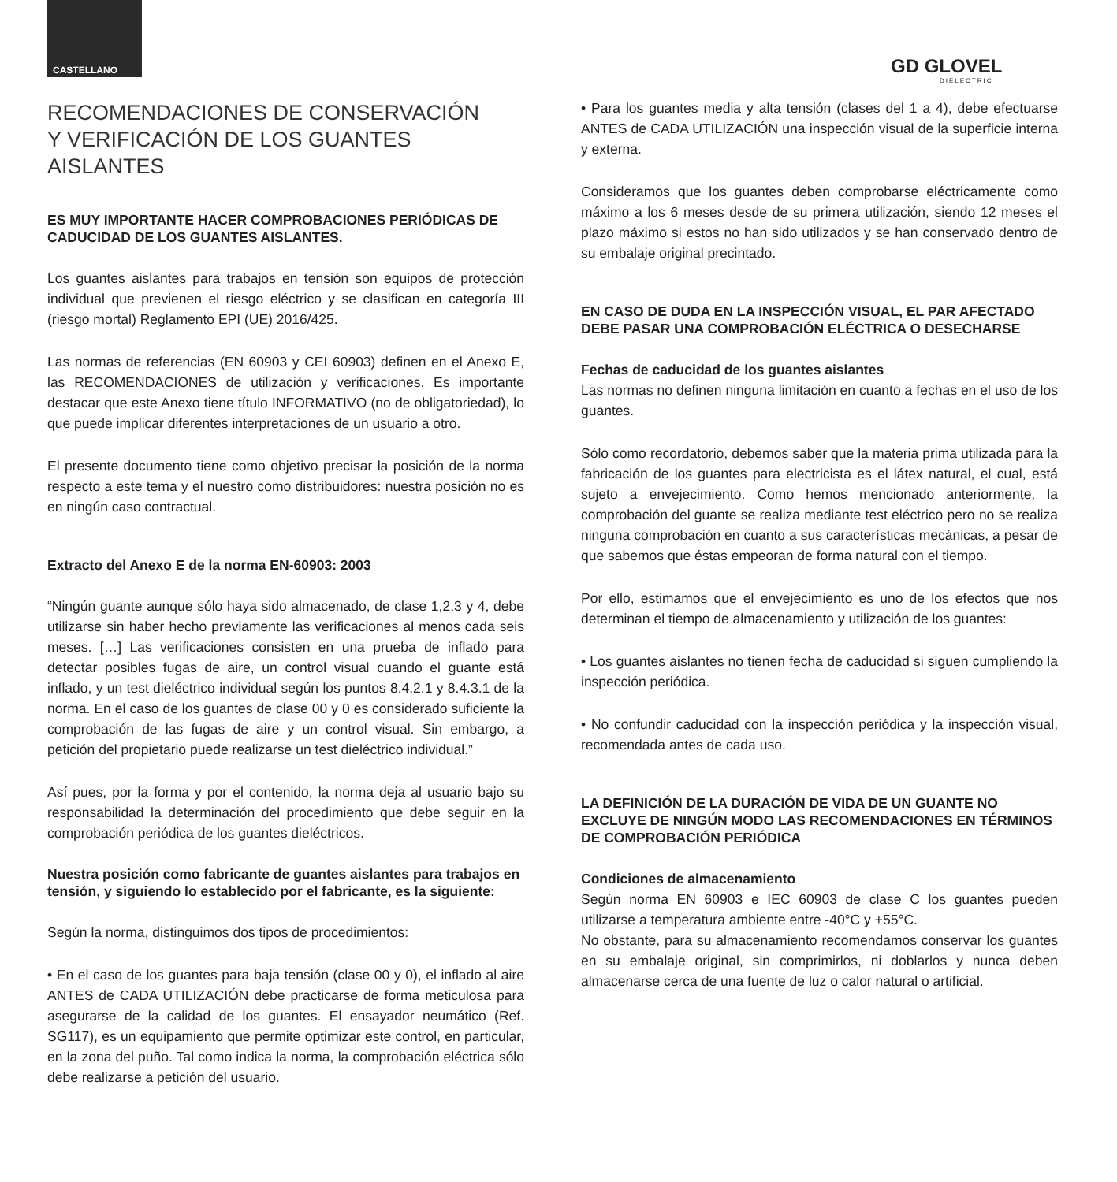CASTELLANO GD GLOVEL
DIELECTRIC
RECOMENDACIONES DE CONSERVACIÓN
Y VERIFICACIÓN DE LOS GUANTES AISLANTES
ES MUY IMPORTANTE HACER COMPROBACIONES PERIÓDICAS DE CADUCIDAD DE LOS GUANTES AISLANTES.
Los guantes aislantes para trabajos en tensión son equipos de protección individual que previenen el riesgo eléctrico y se clasifican en categoría III (riesgo mortal) Reglamento EPI (UE) 2016/425.
Las normas de referencias (EN 60903 y CEI 60903) definen en el Anexo E, las RECOMENDACIONES de utilización y verificaciones. Es importante destacar que este Anexo tiene título INFORMATIVO (no de obligatoriedad), lo que puede implicar diferentes interpretaciones de un usuario a otro.
El presente documento tiene como objetivo precisar la posición de la norma respecto a este tema y el nuestro como distribuidores: nuestra posición no es en ningún caso contractual.
Extracto del Anexo E de la norma EN-60903: 2003
“Ningún guante aunque sólo haya sido almacenado, de clase 1,2,3 y 4, debe utilizarse sin haber hecho previamente las verificaciones al menos cada seis meses. […] Las verificaciones consisten en una prueba de inflado para detectar posibles fugas de aire, un control visual cuando el guante está inflado, y un test dieléctrico individual según los puntos 8.4.2.1 y 8.4.3.1 de la norma. En el caso de los guantes de clase 00 y 0 es considerado suficiente la comprobación de las fugas de aire y un control visual. Sin embargo, a petición del propietario puede realizarse un test dieléctrico individual.”
Así pues, por la forma y por el contenido, la norma deja al usuario bajo su responsabilidad la determinación del procedimiento que debe seguir en la comprobación periódica de los guantes dieléctricos.
Nuestra posición como fabricante de guantes aislantes para trabajos en tensión, y siguiendo lo establecido por el fabricante, es la siguiente:
Según la norma, distinguimos dos tipos de procedimientos:
• En el caso de los guantes para baja tensión (clase 00 y 0), el inflado al aire ANTES de CADA UTILIZACIÓN debe practicarse de forma meticulosa para asegurarse de la calidad de los guantes. El ensayador neumático (Ref. SG117), es un equipamiento que permite optimizar este control, en particular, en la zona del puño. Tal como indica la norma, la comprobación eléctrica sólo debe realizarse a petición del usuario.
• Para los guantes media y alta tensión (clases del 1 a 4), debe efectuarse ANTES de CADA UTILIZACIÓN una inspección visual de la superficie interna y externa.
Consideramos que los guantes deben comprobarse eléctricamente como máximo a los 6 meses desde de su primera utilización, siendo 12 meses el plazo máximo si estos no han sido utilizados y se han conservado dentro de su embalaje original precintado.
EN CASO DE DUDA EN LA INSPECCIÓN VISUAL, EL PAR AFECTADO DEBE PASAR UNA COMPROBACIÓN ELÉCTRICA O DESECHARSE
Fechas de caducidad de los guantes aislantes
Las normas no definen ninguna limitación en cuanto a fechas en el uso de los guantes.
Sólo como recordatorio, debemos saber que la materia prima utilizada para la fabricación de los guantes para electricista es el látex natural, el cual, está sujeto a envejecimiento. Como hemos mencionado anteriormente, la comprobación del guante se realiza mediante test eléctrico pero no se realiza ninguna comprobación en cuanto a sus características mecánicas, a pesar de que sabemos que éstas empeoran de forma natural con el tiempo.
Por ello, estimamos que el envejecimiento es uno de los efectos que nos determinan el tiempo de almacenamiento y utilización de los guantes:
• Los guantes aislantes no tienen fecha de caducidad si siguen cumpliendo la inspección periódica.
• No confundir caducidad con la inspección periódica y la inspección visual, recomendada antes de cada uso.
LA DEFINICIÓN DE LA DURACIÓN DE VIDA DE UN GUANTE NO EXCLUYE DE NINGÚN MODO LAS RECOMENDACIONES EN TÉRMINOS DE COMPROBACIÓN PERIÓDICA
Condiciones de almacenamiento
Según norma EN 60903 e IEC 60903 de clase C los guantes pueden utilizarse a temperatura ambiente entre -40°C y +55°C.
No obstante, para su almacenamiento recomendamos conservar los guantes en su embalaje original, sin comprimirlos, ni doblarlos y nunca deben almacenarse cerca de una fuente de luz o calor natural o artificial.